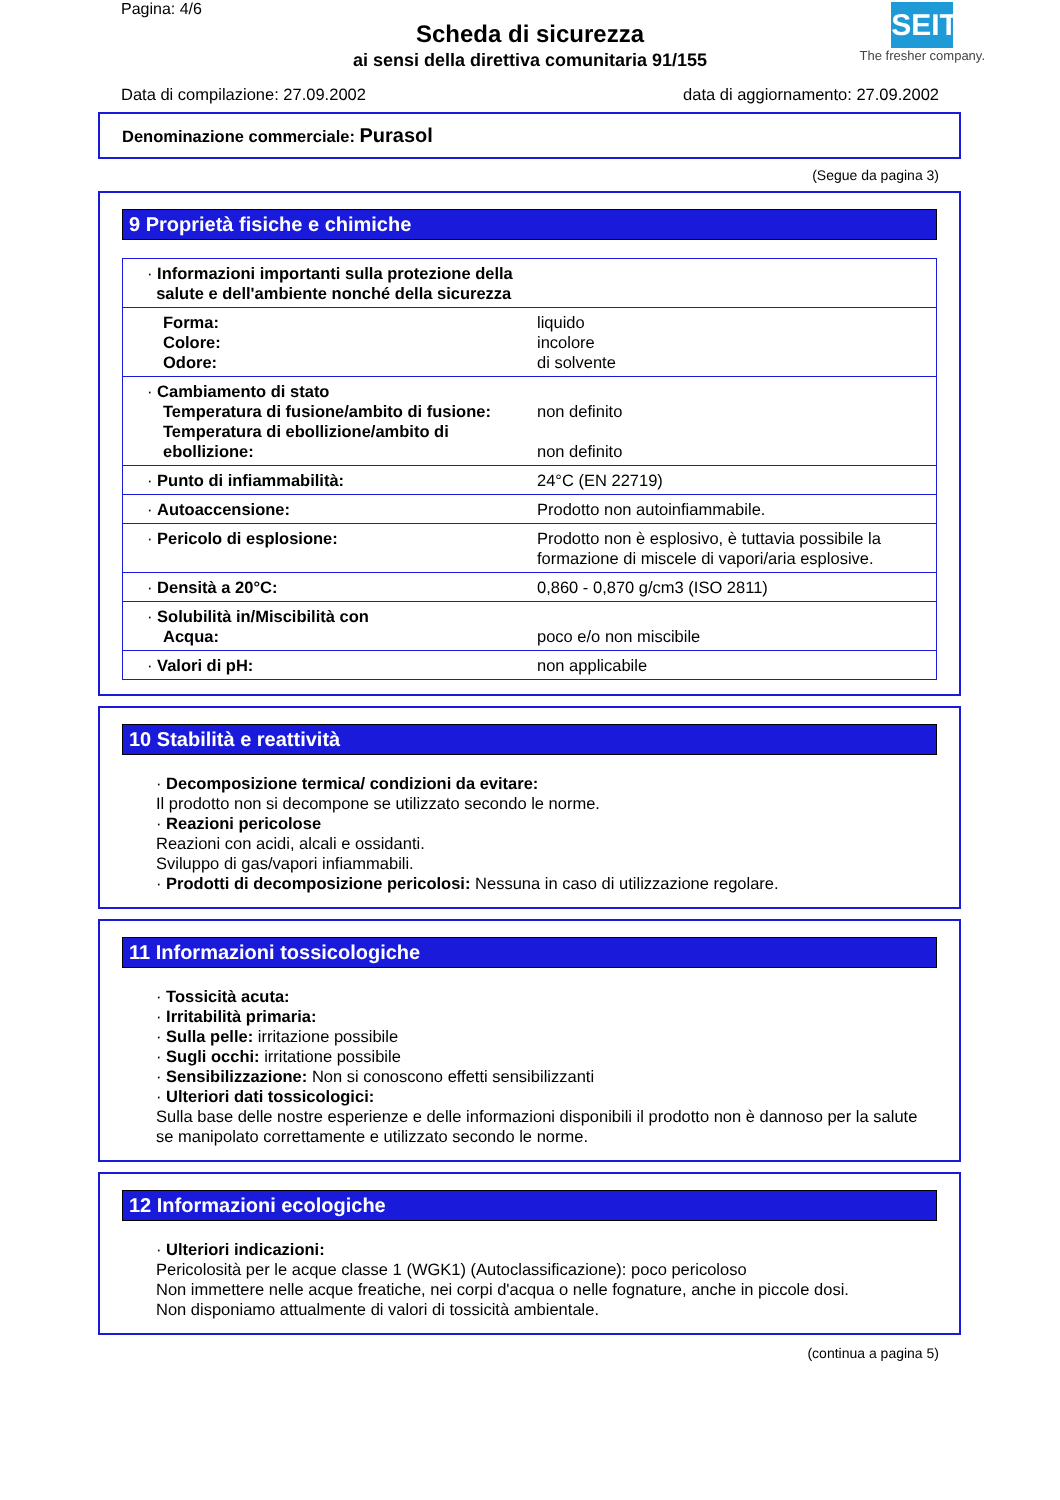Pagina: 4/6
Scheda di sicurezza
ai sensi della direttiva comunitaria 91/155
SEITZ
The fresher company.
Data di compilazione: 27.09.2002 data di aggiornamento: 27.09.2002
Denominazione commerciale: Purasol
(Segue da pagina 3)
9 Proprietà fisiche e chimiche
| · Informazioni importanti sulla protezione della salute e dell'ambiente nonché della sicurezza | |
| Forma: Colore: Odore: | liquido incolore di solvente |
| · Cambiamento di stato Temperatura di fusione/ambito di fusione: Temperatura di ebollizione/ambito di ebollizione: | non definito non definito |
| · Punto di infiammabilità: | 24°C (EN 22719) |
| · Autoaccensione: | Prodotto non autoinfiammabile. |
| · Pericolo di esplosione: | Prodotto non è esplosivo, è tuttavia possibile la formazione di miscele di vapori/aria esplosive. |
| · Densità a 20°C: | 0,860 - 0,870 g/cm3 (ISO 2811) |
| · Solubilità in/Miscibilità con Acqua: | poco e/o non miscibile |
| · Valori di pH: | non applicabile |
10 Stabilità e reattività
· Decomposizione termica/ condizioni da evitare:
Il prodotto non si decompone se utilizzato secondo le norme.
· Reazioni pericolose
Reazioni con acidi, alcali e ossidanti.
Sviluppo di gas/vapori infiammabili.
· Prodotti di decomposizione pericolosi: Nessuna in caso di utilizzazione regolare.
11 Informazioni tossicologiche
· Tossicità acuta:
· Irritabilità primaria:
· Sulla pelle: irritazione possibile
· Sugli occhi: irritatione possibile
· Sensibilizzazione: Non si conoscono effetti sensibilizzanti
· Ulteriori dati tossicologici:
Sulla base delle nostre esperienze e delle informazioni disponibili il prodotto non è dannoso per la salute se manipolato correttamente e utilizzato secondo le norme.
12 Informazioni ecologiche
· Ulteriori indicazioni:
Pericolosità per le acque classe 1 (WGK1) (Autoclassificazione): poco pericoloso
Non immettere nelle acque freatiche, nei corpi d'acqua o nelle fognature, anche in piccole dosi.
Non disponiamo attualmente di valori di tossicità ambientale.
(continua a pagina 5)